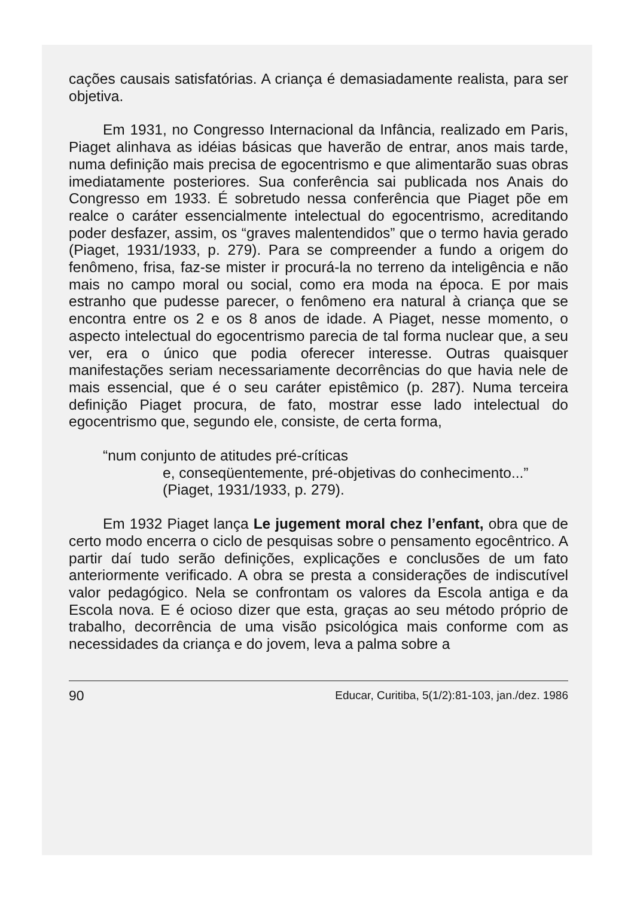cações causais satisfatórias. A criança é demasiadamente realista, para ser objetiva.
Em 1931, no Congresso Internacional da Infância, realizado em Paris, Piaget alinhava as idéias básicas que haverão de entrar, anos mais tarde, numa definição mais precisa de egocentrismo e que alimentarão suas obras imediatamente posteriores. Sua conferência sai publicada nos Anais do Congresso em 1933. É sobretudo nessa conferência que Piaget põe em realce o caráter essencialmente intelectual do egocentrismo, acreditando poder desfazer, assim, os “graves malentendidos” que o termo havia gerado (Piaget, 1931/1933, p. 279). Para se compreender a fundo a origem do fenômeno, frisa, faz-se mister ir procurá-la no terreno da inteligência e não mais no campo moral ou social, como era moda na época. E por mais estranho que pudesse parecer, o fenômeno era natural à criança que se encontra entre os 2 e os 8 anos de idade. A Piaget, nesse momento, o aspecto intelectual do egocentrismo parecia de tal forma nuclear que, a seu ver, era o único que podia oferecer interesse. Outras quaisquer manifestações seriam necessariamente decorrências do que havia nele de mais essencial, que é o seu caráter epistêmico (p. 287). Numa terceira definição Piaget procura, de fato, mostrar esse lado intelectual do egocentrismo que, segundo ele, consiste, de certa forma,
“num conjunto de atitudes pré-críticas
e, conseqüentemente, pré-objetivas do conhecimento...”
(Piaget, 1931/1933, p. 279).
Em 1932 Piaget lança Le jugement moral chez l’enfant, obra que de certo modo encerra o ciclo de pesquisas sobre o pensamento egocêntrico. A partir daí tudo serão definições, explicações e conclusões de um fato anteriormente verificado. A obra se presta a considerações de indiscutível valor pedagógico. Nela se confrontam os valores da Escola antiga e da Escola nova. E é ocioso dizer que esta, graças ao seu método próprio de trabalho, decorrência de uma visão psicológica mais conforme com as necessidades da criança e do jovem, leva a palma sobre a
90 Educar, Curitiba, 5(1/2):81-103, jan./dez. 1986